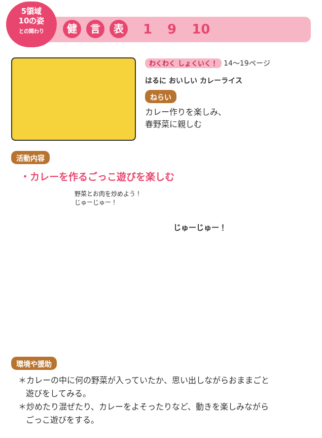5領域
10の姿
との関わり
健言 表 1 9 10
わくわく しょくいく！ 14～19ページ
はるに おいしい カレーライス
ねらい
カレー作りを楽しみ、
春野菜に親しむ
活動内容
・カレーを作るごっこ遊びを楽しむ
野菜とお肉を炒めよう！
じゅーじゅー！
じゅーじゅー！
環境や援助
＊カレーの中に何の野菜が入っていたか、思い出しながらおままごと
遊びをしてみる。
＊炒めたり混ぜたり、カレーをよそったりなど、動きを楽しみながら
ごっこ遊びをする。